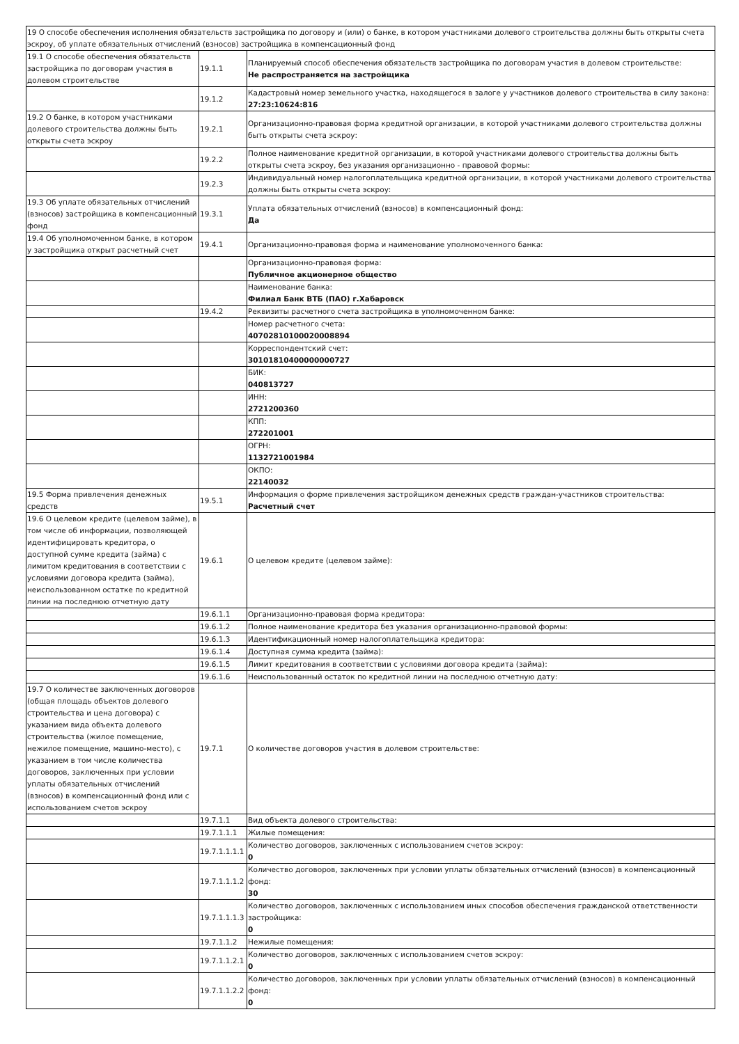| 19 О способе обеспечения исполнения обязательств застройщика по договору и (или) о банке, в котором участниками долевого строительства должны быть открыты счета эскроу, об уплате обязательных отчислений (взносов) застройщика в компенсационный фонд | | |
| 19.1 О способе обеспечения обязательств застройщика по договорам участия в долевом строительстве | 19.1.1 | Планируемый способ обеспечения обязательств застройщика по договорам участия в долевом строительстве: Не распространяется на застройщика |
| | 19.1.2 | Кадастровый номер земельного участка, находящегося в залоге у участников долевого строительства в силу закона: 27:23:10624:816 |
| 19.2 О банке, в котором участниками долевого строительства должны быть открыты счета эскроу | 19.2.1 | Организационно-правовая форма кредитной организации, в которой участниками долевого строительства должны быть открыты счета эскроу: |
| | 19.2.2 | Полное наименование кредитной организации, в которой участниками долевого строительства должны быть открыты счета эскроу, без указания организационно - правовой формы: |
| | 19.2.3 | Индивидуальный номер налогоплательщика кредитной организации, в которой участниками долевого строительства должны быть открыты счета эскроу: |
| 19.3 Об уплате обязательных отчислений (взносов) застройщика в компенсационный фонд | 19.3.1 | Уплата обязательных отчислений (взносов) в компенсационный фонд: Да |
| 19.4 Об уполномоченном банке, в котором у застройщика открыт расчетный счет | 19.4.1 | Организационно-правовая форма и наименование уполномоченного банка: |
| | | Организационно-правовая форма: Публичное акционерное общество |
| | | Наименование банка: Филиал Банк ВТБ (ПАО) г.Хабаровск |
| | 19.4.2 | Реквизиты расчетного счета застройщика в уполномоченном банке: |
| | | Номер расчетного счета: 40702810100020008894 |
| | | Корреспондентский счет: 30101810400000000727 |
| | | БИК: 040813727 |
| | | ИНН: 2721200360 |
| | | КПП: 272201001 |
| | | ОГРН: 1132721001984 |
| | | ОКПО: 22140032 |
| 19.5 Форма привлечения денежных средств | 19.5.1 | Информация о форме привлечения застройщиком денежных средств граждан-участников строительства: Расчетный счет |
| 19.6 О целевом кредите (целевом займе), в том числе об информации, позволяющей идентифицировать кредитора, о доступной сумме кредита (займа) с лимитом кредитования в соответствии с условиями договора кредита (займа), неиспользованном остатке по кредитной линии на последнюю отчетную дату | 19.6.1 | О целевом кредите (целевом займе): |
| | 19.6.1.1 | Организационно-правовая форма кредитора: |
| | 19.6.1.2 | Полное наименование кредитора без указания организационно-правовой формы: |
| | 19.6.1.3 | Идентификационный номер налогоплательщика кредитора: |
| | 19.6.1.4 | Доступная сумма кредита (займа): |
| | 19.6.1.5 | Лимит кредитования в соответствии с условиями договора кредита (займа): |
| | 19.6.1.6 | Неиспользованный остаток по кредитной линии на последнюю отчетную дату: |
| 19.7 О количестве заключенных договоров (общая площадь объектов долевого строительства и цена договора) с указанием вида объекта долевого строительства (жилое помещение, нежилое помещение, машино-место), с указанием в том числе количества договоров, заключенных при условии уплаты обязательных отчислений (взносов) в компенсационный фонд или с использованием счетов эскроу | 19.7.1 | О количестве договоров участия в долевом строительстве: |
| | 19.7.1.1 | Вид объекта долевого строительства: |
| | 19.7.1.1.1 | Жилые помещения: |
| | 19.7.1.1.1.1 | Количество договоров, заключенных с использованием счетов эскроу: 0 |
| | 19.7.1.1.1.2 | Количество договоров, заключенных при условии уплаты обязательных отчислений (взносов) в компенсационный фонд: 30 |
| | 19.7.1.1.1.3 | Количество договоров, заключенных с использованием иных способов обеспечения гражданской ответственности застройщика: 0 |
| | 19.7.1.1.2 | Нежилые помещения: |
| | 19.7.1.1.2.1 | Количество договоров, заключенных с использованием счетов эскроу: 0 |
| | 19.7.1.1.2.2 | Количество договоров, заключенных при условии уплаты обязательных отчислений (взносов) в компенсационный фонд: 0 |